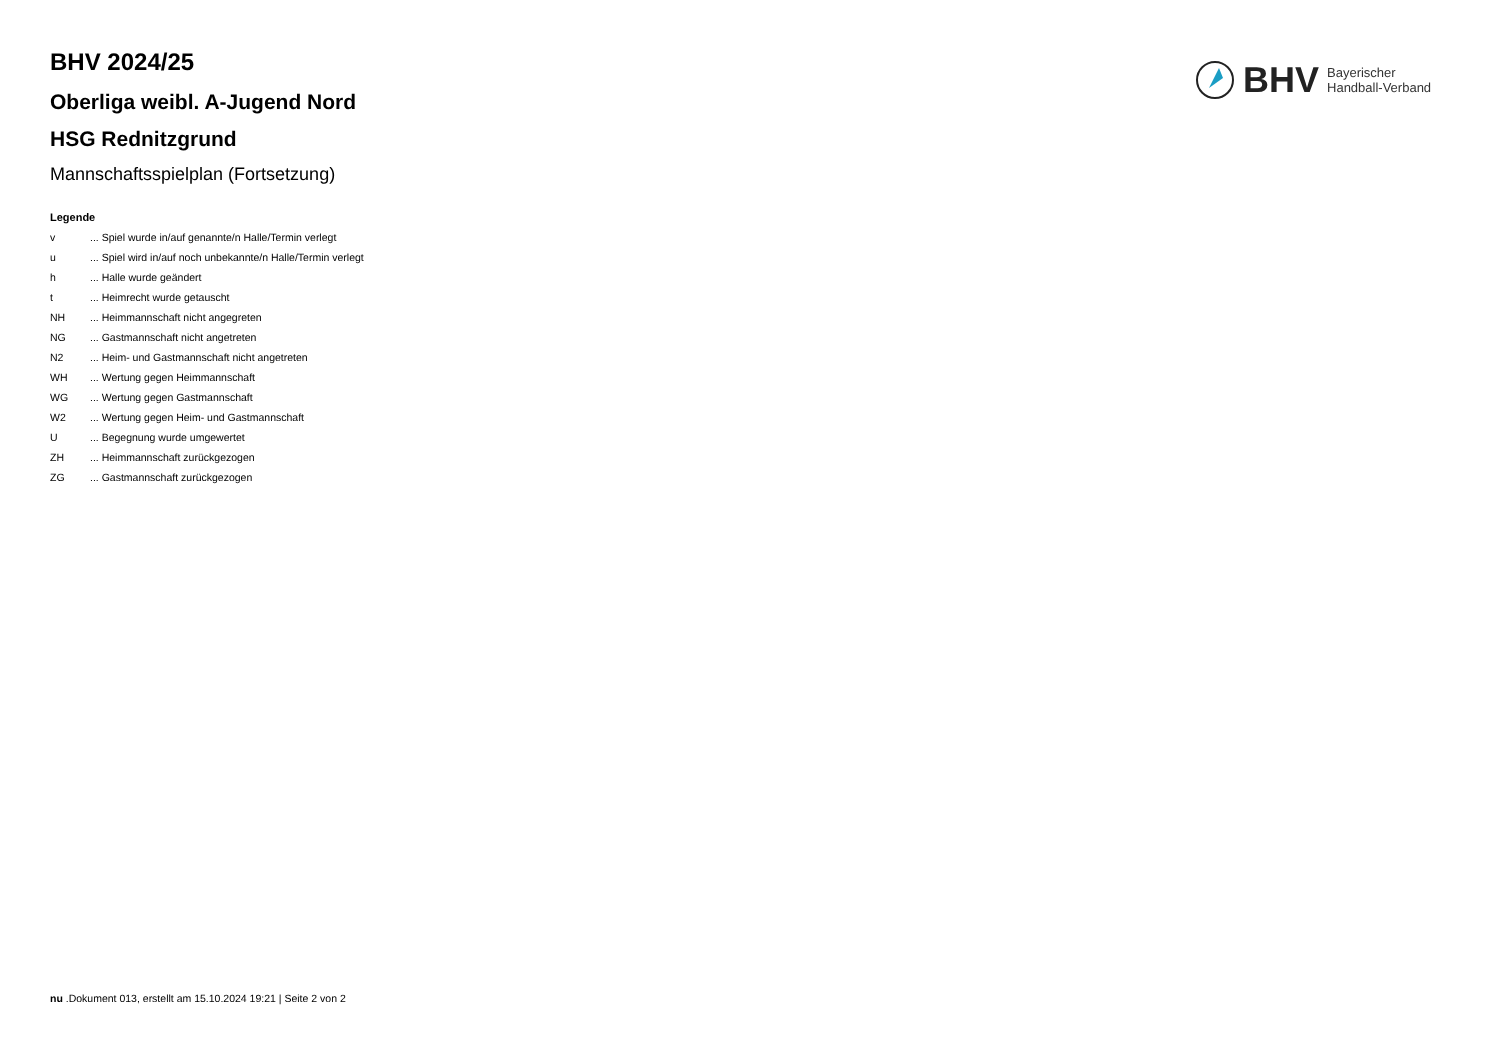BHV
Bayerischer
Handball-Verband
BHV 2024/25
Oberliga weibl. A-Jugend Nord
HSG Rednitzgrund
Mannschaftsspielplan (Fortsetzung)
Legende
v ... Spiel wurde in/auf genannte/n Halle/Termin verlegt
u ... Spiel wird in/auf noch unbekannte/n Halle/Termin verlegt
h ... Halle wurde geändert
t ... Heimrecht wurde getauscht
NH ... Heimmannschaft nicht angegreten
NG ... Gastmannschaft nicht angetreten
N2 ... Heim- und Gastmannschaft nicht angetreten
WH ... Wertung gegen Heimmannschaft
WG ... Wertung gegen Gastmannschaft
W2 ... Wertung gegen Heim- und Gastmannschaft
U ... Begegnung wurde umgewertet
ZH ... Heimmannschaft zurückgezogen
ZG ... Gastmannschaft zurückgezogen
nu .Dokument 013, erstellt am 15.10.2024 19:21 | Seite 2 von 2